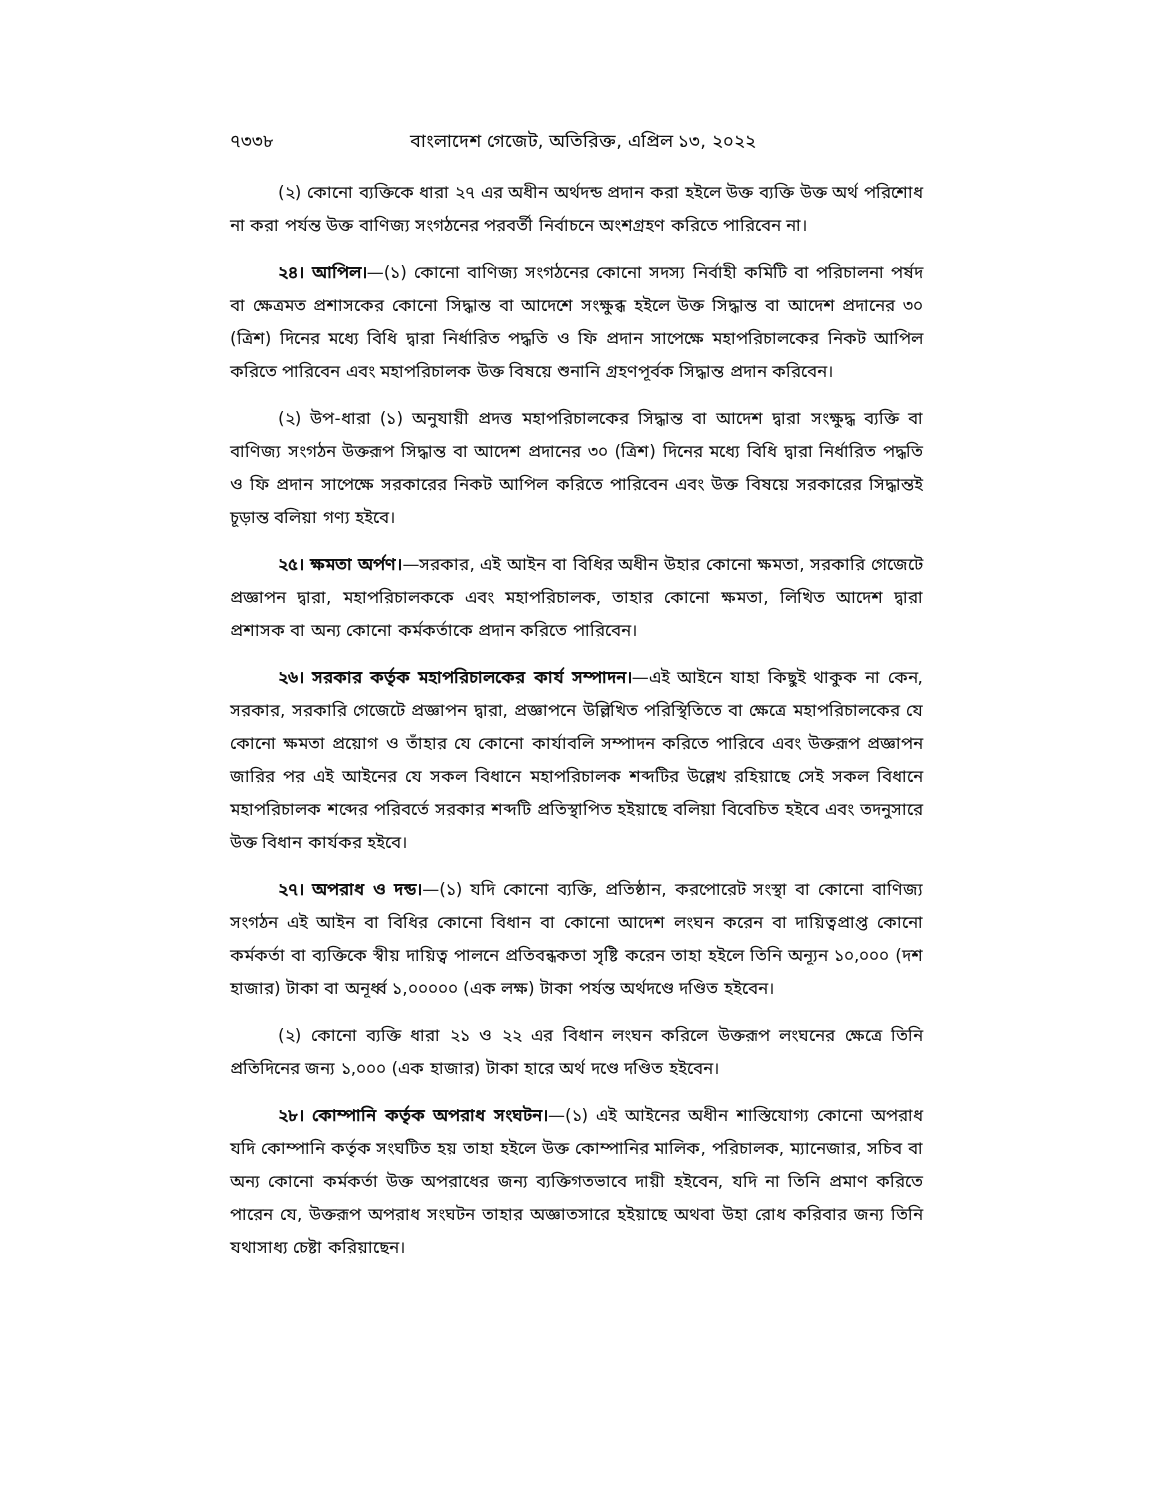৭৩৩৮ বাংলাদেশ গেজেট, অতিরিক্ত, এপ্রিল ১৩, ২০২২
(২) কোনো ব্যক্তিকে ধারা ২৭ এর অধীন অর্থদন্ড প্রদান করা হইলে উক্ত ব্যক্তি উক্ত অর্থ পরিশোধ না করা পর্যন্ত উক্ত বাণিজ্য সংগঠনের পরবর্তী নির্বাচনে অংশগ্রহণ করিতে পারিবেন না।
২৪। আপিল।—(১) কোনো বাণিজ্য সংগঠনের কোনো সদস্য নির্বাহী কমিটি বা পরিচালনা পর্ষদ বা ক্ষেত্রমত প্রশাসকের কোনো সিদ্ধান্ত বা আদেশে সংক্ষুব্ধ হইলে উক্ত সিদ্ধান্ত বা আদেশ প্রদানের ৩০ (ত্রিশ) দিনের মধ্যে বিধি দ্বারা নির্ধারিত পদ্ধতি ও ফি প্রদান সাপেক্ষে মহাপরিচালকের নিকট আপিল করিতে পারিবেন এবং মহাপরিচালক উক্ত বিষয়ে শুনানি গ্রহণপূর্বক সিদ্ধান্ত প্রদান করিবেন।
(২) উপ-ধারা (১) অনুযায়ী প্রদত্ত মহাপরিচালকের সিদ্ধান্ত বা আদেশ দ্বারা সংক্ষুদ্ধ ব্যক্তি বা বাণিজ্য সংগঠন উক্তরূপ সিদ্ধান্ত বা আদেশ প্রদানের ৩০ (ত্রিশ) দিনের মধ্যে বিধি দ্বারা নির্ধারিত পদ্ধতি ও ফি প্রদান সাপেক্ষে সরকারের নিকট আপিল করিতে পারিবেন এবং উক্ত বিষয়ে সরকারের সিদ্ধান্তই চূড়ান্ত বলিয়া গণ্য হইবে।
২৫। ক্ষমতা অর্পণ।—সরকার, এই আইন বা বিধির অধীন উহার কোনো ক্ষমতা, সরকারি গেজেটে প্রজ্ঞাপন দ্বারা, মহাপরিচালককে এবং মহাপরিচালক, তাহার কোনো ক্ষমতা, লিখিত আদেশ দ্বারা প্রশাসক বা অন্য কোনো কর্মকর্তাকে প্রদান করিতে পারিবেন।
২৬। সরকার কর্তৃক মহাপরিচালকের কার্য সম্পাদন।—এই আইনে যাহা কিছুই থাকুক না কেন, সরকার, সরকারি গেজেটে প্রজ্ঞাপন দ্বারা, প্রজ্ঞাপনে উল্লিখিত পরিস্থিতিতে বা ক্ষেত্রে মহাপরিচালকের যে কোনো ক্ষমতা প্রয়োগ ও তাঁহার যে কোনো কার্যাবলি সম্পাদন করিতে পারিবে এবং উক্তরূপ প্রজ্ঞাপন জারির পর এই আইনের যে সকল বিধানে মহাপরিচালক শব্দটির উল্লেখ রহিয়াছে সেই সকল বিধানে মহাপরিচালক শব্দের পরিবর্তে সরকার শব্দটি প্রতিস্থাপিত হইয়াছে বলিয়া বিবেচিত হইবে এবং তদনুসারে উক্ত বিধান কার্যকর হইবে।
২৭। অপরাধ ও দন্ড।—(১) যদি কোনো ব্যক্তি, প্রতিষ্ঠান, করপোরেট সংস্থা বা কোনো বাণিজ্য সংগঠন এই আইন বা বিধির কোনো বিধান বা কোনো আদেশ লংঘন করেন বা দায়িত্বপ্রাপ্ত কোনো কর্মকর্তা বা ব্যক্তিকে স্বীয় দায়িত্ব পালনে প্রতিবন্ধকতা সৃষ্টি করেন তাহা হইলে তিনি অন্যূন ১০,০০০ (দশ হাজার) টাকা বা অনূর্ধ্ব ১,০০০০০ (এক লক্ষ) টাকা পর্যন্ত অর্থদণ্ডে দণ্ডিত হইবেন।
(২) কোনো ব্যক্তি ধারা ২১ ও ২২ এর বিধান লংঘন করিলে উক্তরূপ লংঘনের ক্ষেত্রে তিনি প্রতিদিনের জন্য ১,০০০ (এক হাজার) টাকা হারে অর্থ দণ্ডে দণ্ডিত হইবেন।
২৮। কোম্পানি কর্তৃক অপরাধ সংঘটন।—(১) এই আইনের অধীন শাস্তিযোগ্য কোনো অপরাধ যদি কোম্পানি কর্তৃক সংঘটিত হয় তাহা হইলে উক্ত কোম্পানির মালিক, পরিচালক, ম্যানেজার, সচিব বা অন্য কোনো কর্মকর্তা উক্ত অপরাধের জন্য ব্যক্তিগতভাবে দায়ী হইবেন, যদি না তিনি প্রমাণ করিতে পারেন যে, উক্তরূপ অপরাধ সংঘটন তাহার অজ্ঞাতসারে হইয়াছে অথবা উহা রোধ করিবার জন্য তিনি যথাসাধ্য চেষ্টা করিয়াছেন।